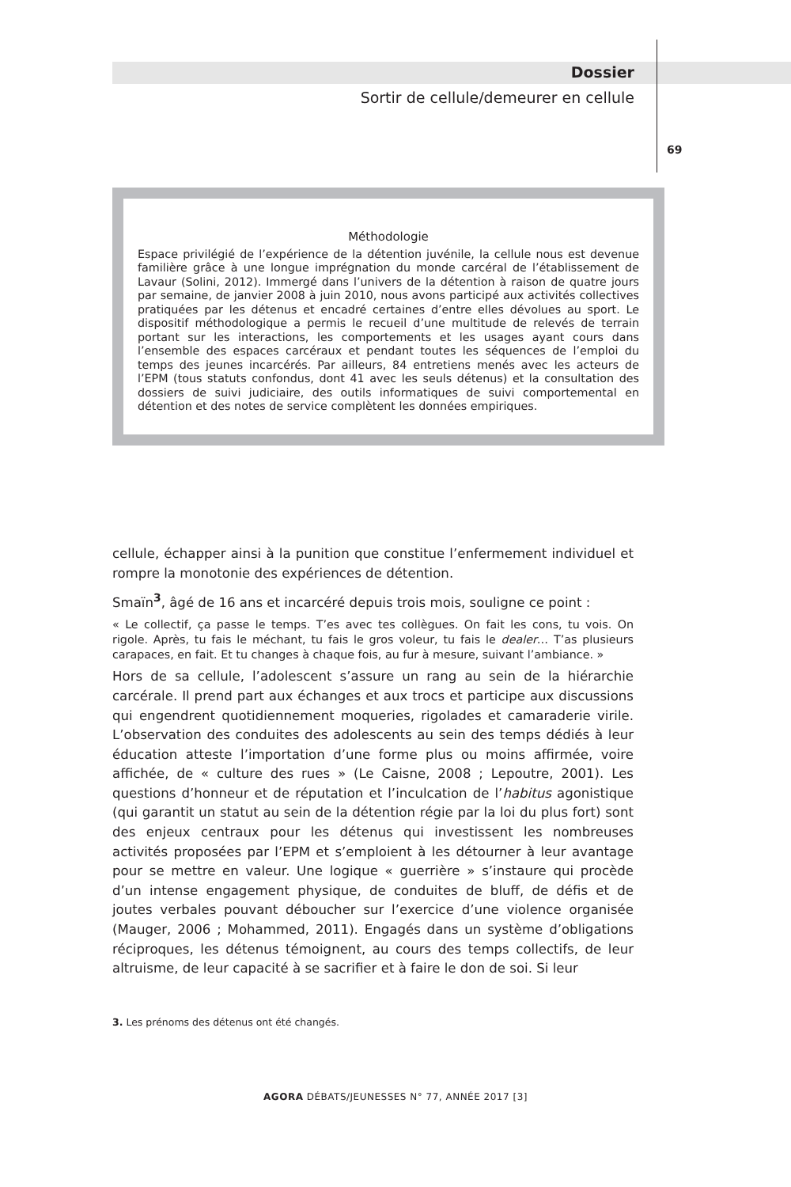Dossier
Sortir de cellule/demeurer en cellule
69
Méthodologie
Espace privilégié de l’expérience de la détention juvénile, la cellule nous est devenue familière grâce à une longue imprégnation du monde carcéral de l’établissement de Lavaur (Solini, 2012). Immergé dans l’univers de la détention à raison de quatre jours par semaine, de janvier 2008 à juin 2010, nous avons participé aux activités collectives pratiquées par les détenus et encadré certaines d’entre elles dévolues au sport. Le dispositif méthodologique a permis le recueil d’une multitude de relevés de terrain portant sur les interactions, les comportements et les usages ayant cours dans l’ensemble des espaces carcéraux et pendant toutes les séquences de l’emploi du temps des jeunes incarcérés. Par ailleurs, 84 entretiens menés avec les acteurs de l’EPM (tous statuts confondus, dont 41 avec les seuls détenus) et la consultation des dossiers de suivi judiciaire, des outils informatiques de suivi comportemental en détention et des notes de service complètent les données empiriques.
cellule, échapper ainsi à la punition que constitue l’enfermement individuel et rompre la monotonie des expériences de détention.
Smaïn<sup>3</sup>, âgé de 16 ans et incarcéré depuis trois mois, souligne ce point :
« Le collectif, ça passe le temps. T’es avec tes collègues. On fait les cons, tu vois. On rigole. Après, tu fais le méchant, tu fais le gros voleur, tu fais le dealer… T’as plusieurs carapaces, en fait. Et tu changes à chaque fois, au fur à mesure, suivant l’ambiance. »
Hors de sa cellule, l’adolescent s’assure un rang au sein de la hiérarchie carcérale. Il prend part aux échanges et aux trocs et participe aux discussions qui engendrent quotidiennement moqueries, rigolades et camaraderie virile. L’observation des conduites des adolescents au sein des temps dédiés à leur éducation atteste l’importation d’une forme plus ou moins affirmée, voire affichée, de « culture des rues » (Le Caisne, 2008 ; Lepoutre, 2001). Les questions d’honneur et de réputation et l’inculcation de l’habitus agonistique (qui garantit un statut au sein de la détention régie par la loi du plus fort) sont des enjeux centraux pour les détenus qui investissent les nombreuses activités proposées par l’EPM et s’emploient à les détourner à leur avantage pour se mettre en valeur. Une logique « guerrière » s’instaure qui procède d’un intense engagement physique, de conduites de bluff, de défis et de joutes verbales pouvant déboucher sur l’exercice d’une violence organisée (Mauger, 2006 ; Mohammed, 2011). Engagés dans un système d’obligations réciproques, les détenus témoignent, au cours des temps collectifs, de leur altruisme, de leur capacité à se sacrifier et à faire le don de soi. Si leur
3. Les prénoms des détenus ont été changés.
AGORA DÉBATS/JEUNESSES N° 77, ANNÉE 2017 [3]